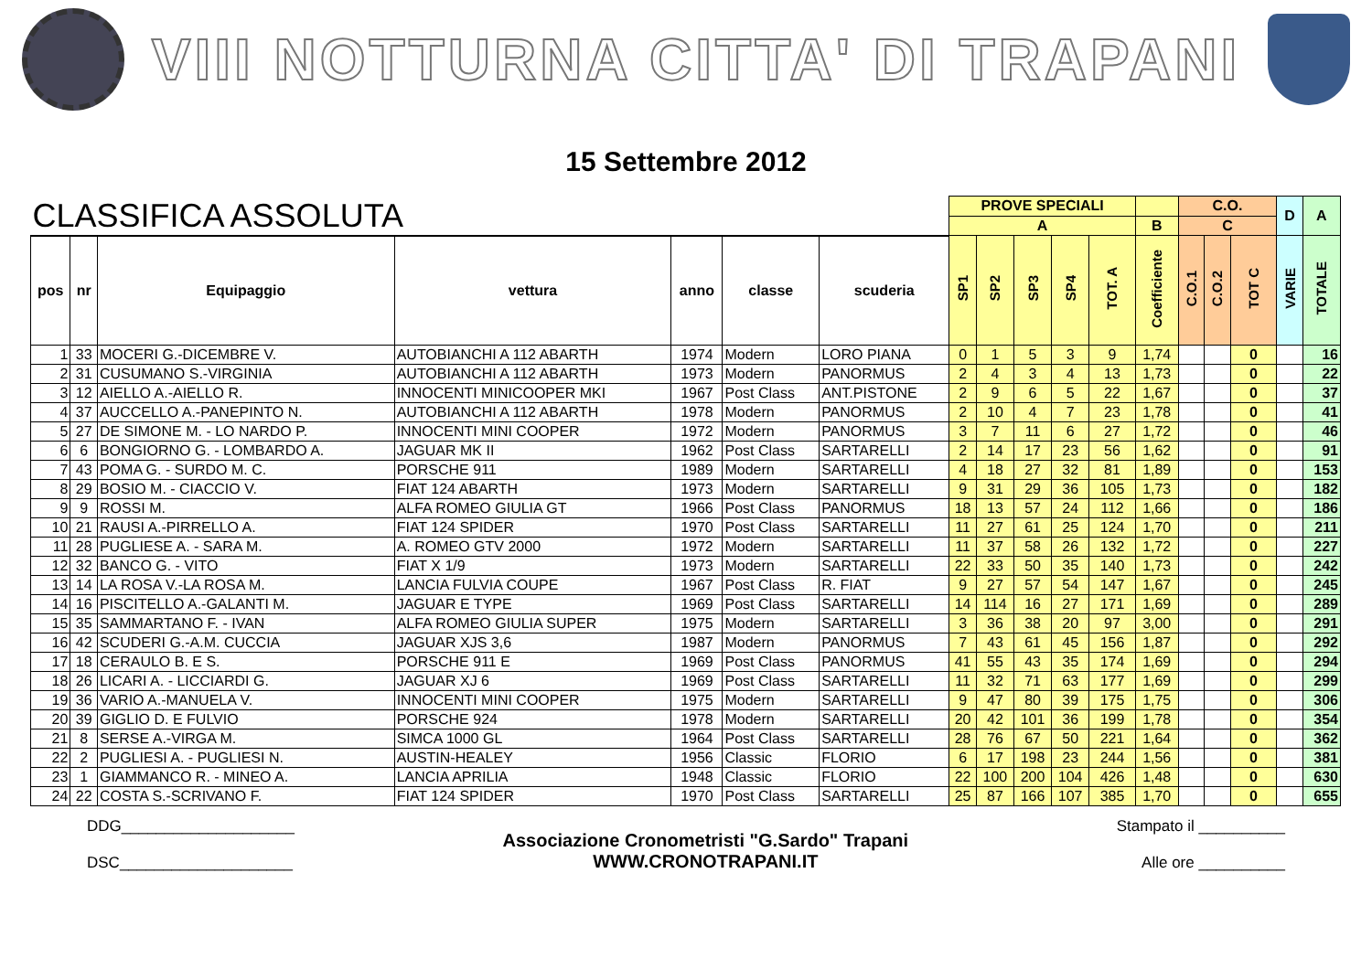VIII NOTTURNA CITTA' DI TRAPANI
15 Settembre 2012
| CLASSIFICA ASSOLUTA | | | | | | | PROVE SPECIALI | | | | | | C.O. | | | D | A |
| | | | | | | | A | | | | | B | C | | | | |
| pos | nr | Equipaggio | vettura | anno | classe | scuderia | SP1 | SP2 | SP3 | SP4 | TOT. A | Coefficiente | C.O.1 | C.O.2 | TOT C | VARIE | TOTALE |
| 1 | 33 | MOCERI G.-DICEMBRE V. | AUTOBIANCHI A 112 ABARTH | 1974 | Modern | LORO PIANA | 0 | 1 | 5 | 3 | 9 | 1,74 | | | 0 | | 16 |
| 2 | 31 | CUSUMANO S.-VIRGINIA | AUTOBIANCHI A 112 ABARTH | 1973 | Modern | PANORMUS | 2 | 4 | 3 | 4 | 13 | 1,73 | | | 0 | | 22 |
| 3 | 12 | AIELLO A.-AIELLO R. | INNOCENTI MINICOOPER MKI | 1967 | Post Class | ANT.PISTONE | 2 | 9 | 6 | 5 | 22 | 1,67 | | | 0 | | 37 |
| 4 | 37 | AUCCELLO A.-PANEPINTO N. | AUTOBIANCHI A 112 ABARTH | 1978 | Modern | PANORMUS | 2 | 10 | 4 | 7 | 23 | 1,78 | | | 0 | | 41 |
| 5 | 27 | DE SIMONE M. - LO NARDO P. | INNOCENTI MINI COOPER | 1972 | Modern | PANORMUS | 3 | 7 | 11 | 6 | 27 | 1,72 | | | 0 | | 46 |
| 6 | 6 | BONGIORNO G. - LOMBARDO A. | JAGUAR MK II | 1962 | Post Class | SARTARELLI | 2 | 14 | 17 | 23 | 56 | 1,62 | | | 0 | | 91 |
| 7 | 43 | POMA G. - SURDO M. C. | PORSCHE 911 | 1989 | Modern | SARTARELLI | 4 | 18 | 27 | 32 | 81 | 1,89 | | | 0 | | 153 |
| 8 | 29 | BOSIO M. - CIACCIO V. | FIAT 124 ABARTH | 1973 | Modern | SARTARELLI | 9 | 31 | 29 | 36 | 105 | 1,73 | | | 0 | | 182 |
| 9 | 9 | ROSSI M. | ALFA ROMEO GIULIA GT | 1966 | Post Class | PANORMUS | 18 | 13 | 57 | 24 | 112 | 1,66 | | | 0 | | 186 |
| 10 | 21 | RAUSI A.-PIRRELLO A. | FIAT 124 SPIDER | 1970 | Post Class | SARTARELLI | 11 | 27 | 61 | 25 | 124 | 1,70 | | | 0 | | 211 |
| 11 | 28 | PUGLIESE A. - SARA M. | A. ROMEO GTV 2000 | 1972 | Modern | SARTARELLI | 11 | 37 | 58 | 26 | 132 | 1,72 | | | 0 | | 227 |
| 12 | 32 | BANCO G. - VITO | FIAT X 1/9 | 1973 | Modern | SARTARELLI | 22 | 33 | 50 | 35 | 140 | 1,73 | | | 0 | | 242 |
| 13 | 14 | LA ROSA V.-LA ROSA M. | LANCIA FULVIA COUPE | 1967 | Post Class | R. FIAT | 9 | 27 | 57 | 54 | 147 | 1,67 | | | 0 | | 245 |
| 14 | 16 | PISCITELLO A.-GALANTI M. | JAGUAR E TYPE | 1969 | Post Class | SARTARELLI | 14 | 114 | 16 | 27 | 171 | 1,69 | | | 0 | | 289 |
| 15 | 35 | SAMMARTANO F. - IVAN | ALFA ROMEO GIULIA SUPER | 1975 | Modern | SARTARELLI | 3 | 36 | 38 | 20 | 97 | 3,00 | | | 0 | | 291 |
| 16 | 42 | SCUDERI G.-A.M. CUCCIA | JAGUAR XJS 3,6 | 1987 | Modern | PANORMUS | 7 | 43 | 61 | 45 | 156 | 1,87 | | | 0 | | 292 |
| 17 | 18 | CERAULO B. E S. | PORSCHE 911 E | 1969 | Post Class | PANORMUS | 41 | 55 | 43 | 35 | 174 | 1,69 | | | 0 | | 294 |
| 18 | 26 | LICARI A. - LICCIARDI G. | JAGUAR XJ 6 | 1969 | Post Class | SARTARELLI | 11 | 32 | 71 | 63 | 177 | 1,69 | | | 0 | | 299 |
| 19 | 36 | VARIO A.-MANUELA V. | INNOCENTI MINI COOPER | 1975 | Modern | SARTARELLI | 9 | 47 | 80 | 39 | 175 | 1,75 | | | 0 | | 306 |
| 20 | 39 | GIGLIO D. E FULVIO | PORSCHE 924 | 1978 | Modern | SARTARELLI | 20 | 42 | 101 | 36 | 199 | 1,78 | | | 0 | | 354 |
| 21 | 8 | SERSE A.-VIRGA M. | SIMCA 1000 GL | 1964 | Post Class | SARTARELLI | 28 | 76 | 67 | 50 | 221 | 1,64 | | | 0 | | 362 |
| 22 | 2 | PUGLIESI A. - PUGLIESI N. | AUSTIN-HEALEY | 1956 | Classic | FLORIO | 6 | 17 | 198 | 23 | 244 | 1,56 | | | 0 | | 381 |
| 23 | 1 | GIAMMANCO R. - MINEO A. | LANCIA APRILIA | 1948 | Classic | FLORIO | 22 | 100 | 200 | 104 | 426 | 1,48 | | | 0 | | 630 |
| 24 | 22 | COSTA S.-SCRIVANO F. | FIAT 124 SPIDER | 1970 | Post Class | SARTARELLI | 25 | 87 | 166 | 107 | 385 | 1,70 | | | 0 | | 655 |
DDG____________________
DSC____________________
Associazione Cronometristi "G.Sardo" Trapani
WWW.CRONOTRAPANI.IT
Stampato il __________
Alle ore __________